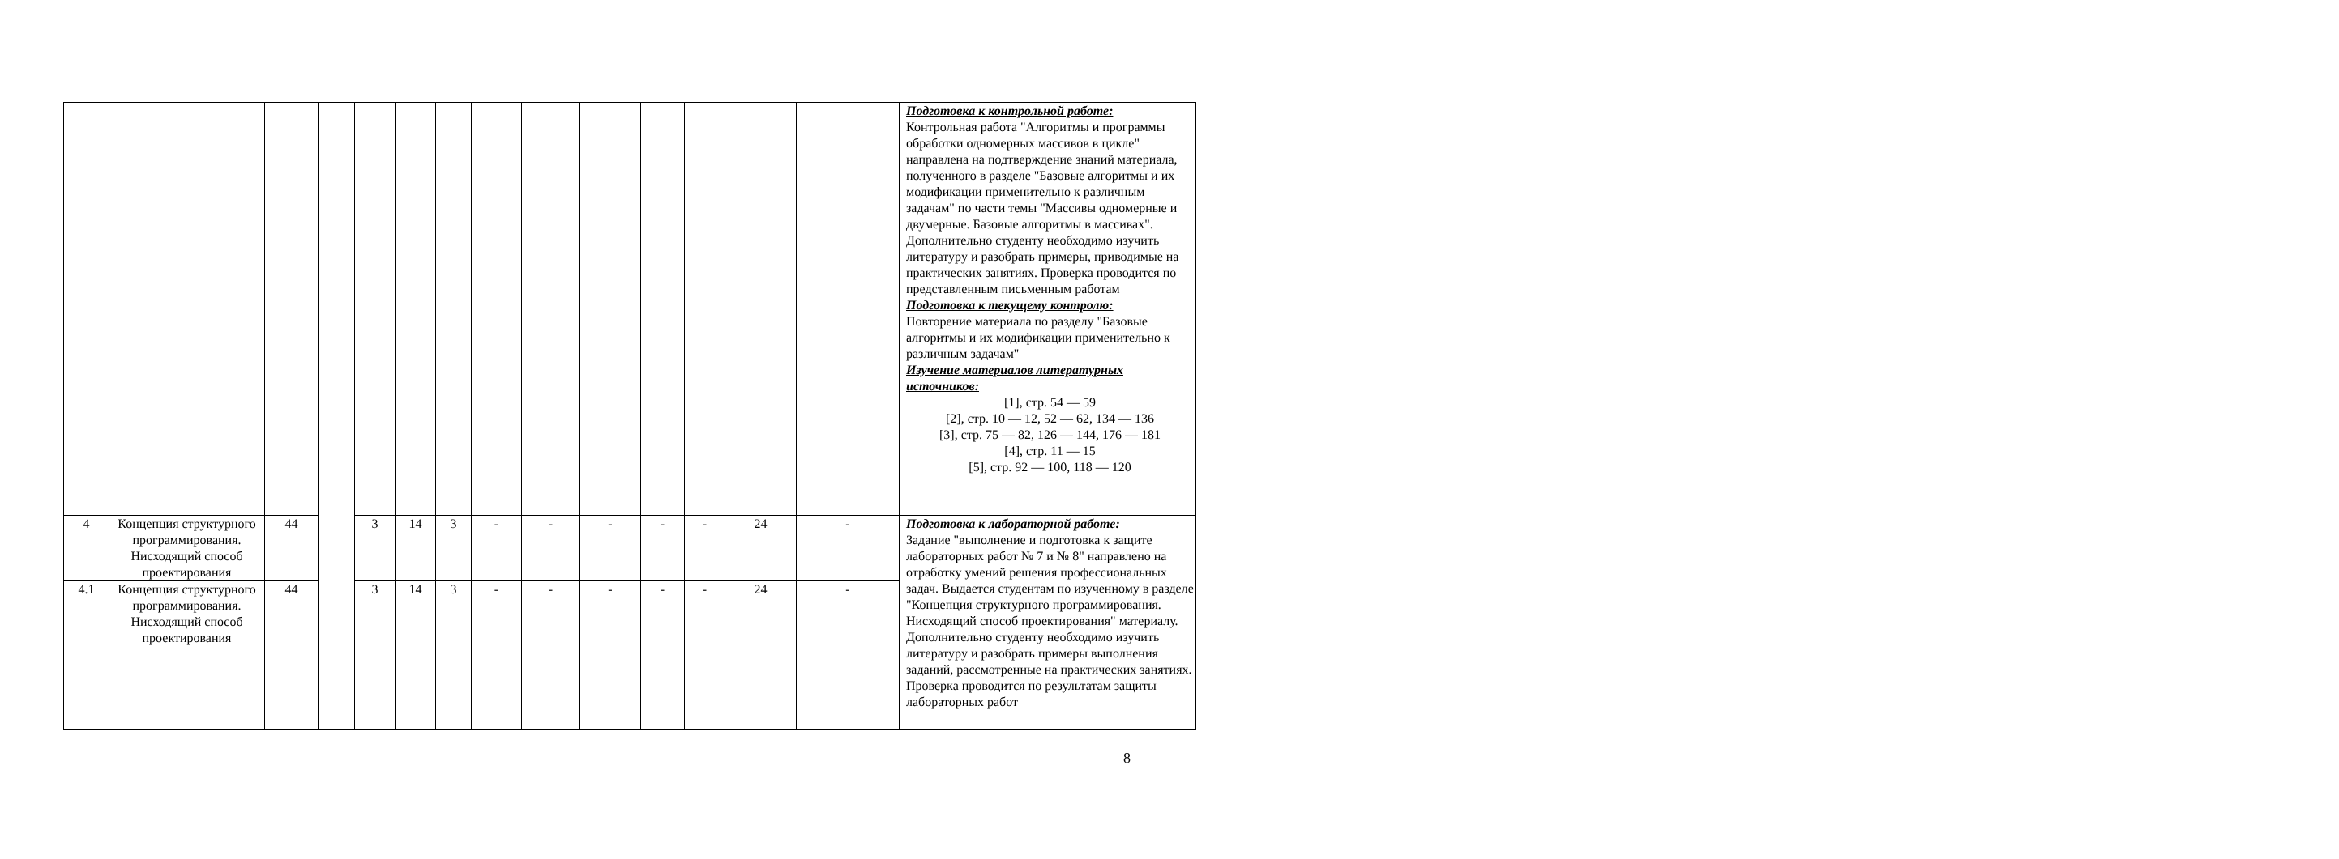| | | | | | | | | | | | | | | Подготовка к контрольной работе: Контрольная работа "Алгоритмы и программы обработки одномерных массивов в цикле" направлена на подтверждение знаний материала, полученного в разделе "Базовые алгоритмы и их модификации применительно к различным задачам" по части темы "Массивы одномерные и двумерные. Базовые алгоритмы в массивах". Дополнительно студенту необходимо изучить литературу и разобрать примеры, приводимые на практических занятиях. Проверка проводится по представленным письменным работам Подготовка к текущему контролю: Повторение материала по разделу "Базовые алгоритмы и их модификации применительно к различным задачам" Изучение материалов литературных источников: [1], стр. 54 — 59 [2], стр. 10 — 12, 52 — 62, 134 — 136 [3], стр. 75 — 82, 126 — 144, 176 — 181 [4], стр. 11 — 15 [5], стр. 92 — 100, 118 — 120 |
| 4 | Концепция структурного программирования. Нисходящий способ проектирования | 44 | | 3 | 14 | 3 | - | - | - | - | - | 24 | - | Подготовка к лабораторной работе: Задание "выполнение и подготовка к защите лабораторных работ № 7 и № 8" направлено на отработку умений решения профессиональных задач. Выдается студентам по изученному в разделе "Концепция структурного программирования. Нисходящий способ проектирования" материалу. Дополнительно студенту необходимо изучить литературу и разобрать примеры выполнения заданий, рассмотренные на практических занятиях. Проверка проводится по результатам защиты лабораторных работ |
| 4.1 | Концепция структурного программирования. Нисходящий способ проектирования | 44 | | 3 | 14 | 3 | - | - | - | - | - | 24 | - | |
8